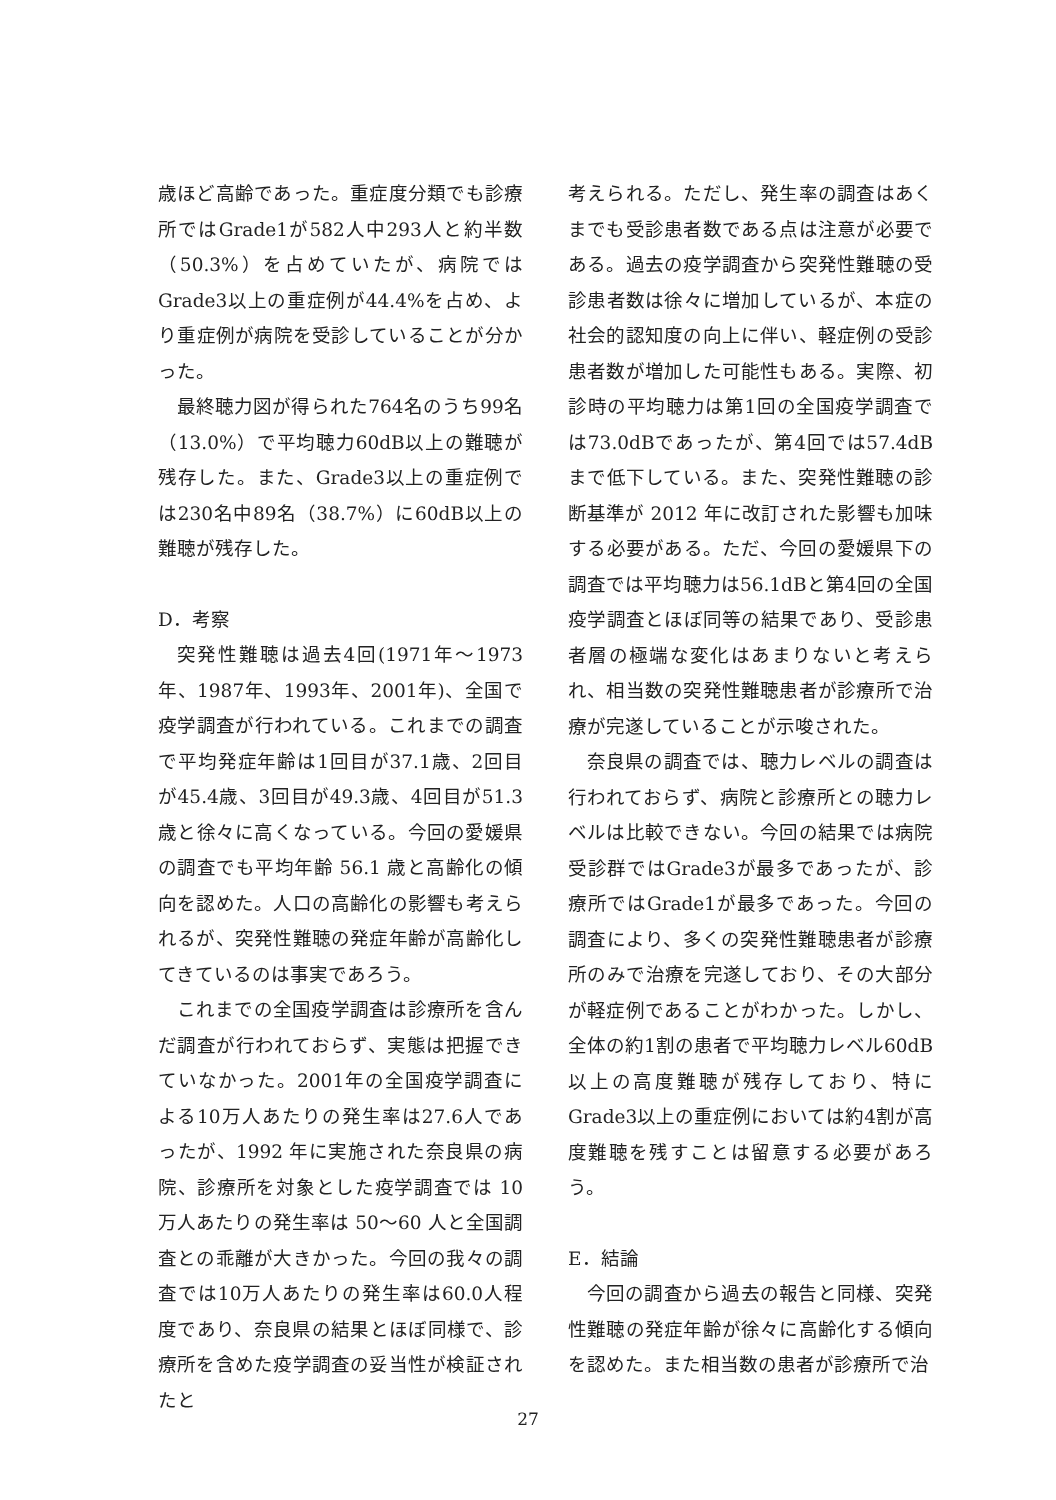歳ほど高齢であった。重症度分類でも診療所ではGrade1が582人中293人と約半数（50.3%）を占めていたが、病院ではGrade3以上の重症例が44.4%を占め、より重症例が病院を受診していることが分かった。
最終聴力図が得られた764名のうち99名（13.0%）で平均聴力60dB以上の難聴が残存した。また、Grade3以上の重症例では230名中89名（38.7%）に60dB以上の難聴が残存した。
D．考察
突発性難聴は過去4回(1971年～1973年、1987年、1993年、2001年)、全国で疫学調査が行われている。これまでの調査で平均発症年齢は1回目が37.1歳、2回目が45.4歳、3回目が49.3歳、4回目が51.3歳と徐々に高くなっている。今回の愛媛県の調査でも平均年齢 56.1 歳と高齢化の傾向を認めた。人口の高齢化の影響も考えられるが、突発性難聴の発症年齢が高齢化してきているのは事実であろう。
これまでの全国疫学調査は診療所を含んだ調査が行われておらず、実態は把握できていなかった。2001年の全国疫学調査による10万人あたりの発生率は27.6人であったが、1992 年に実施された奈良県の病院、診療所を対象とした疫学調査では 10 万人あたりの発生率は 50～60 人と全国調査との乖離が大きかった。今回の我々の調査では10万人あたりの発生率は60.0人程度であり、奈良県の結果とほぼ同様で、診療所を含めた疫学調査の妥当性が検証されたと
考えられる。ただし、発生率の調査はあくまでも受診患者数である点は注意が必要である。過去の疫学調査から突発性難聴の受診患者数は徐々に増加しているが、本症の社会的認知度の向上に伴い、軽症例の受診患者数が増加した可能性もある。実際、初診時の平均聴力は第1回の全国疫学調査では73.0dBであったが、第4回では57.4dBまで低下している。また、突発性難聴の診断基準が 2012 年に改訂された影響も加味する必要がある。ただ、今回の愛媛県下の調査では平均聴力は56.1dBと第4回の全国疫学調査とほぼ同等の結果であり、受診患者層の極端な変化はあまりないと考えられ、相当数の突発性難聴患者が診療所で治療が完遂していることが示唆された。
奈良県の調査では、聴力レベルの調査は行われておらず、病院と診療所との聴力レベルは比較できない。今回の結果では病院受診群ではGrade3が最多であったが、診療所ではGrade1が最多であった。今回の調査により、多くの突発性難聴患者が診療所のみで治療を完遂しており、その大部分が軽症例であることがわかった。しかし、全体の約1割の患者で平均聴力レベル60dB以上の高度難聴が残存しており、特にGrade3以上の重症例においては約4割が高度難聴を残すことは留意する必要があろう。
E．結論
今回の調査から過去の報告と同様、突発性難聴の発症年齢が徐々に高齢化する傾向を認めた。また相当数の患者が診療所で治
27